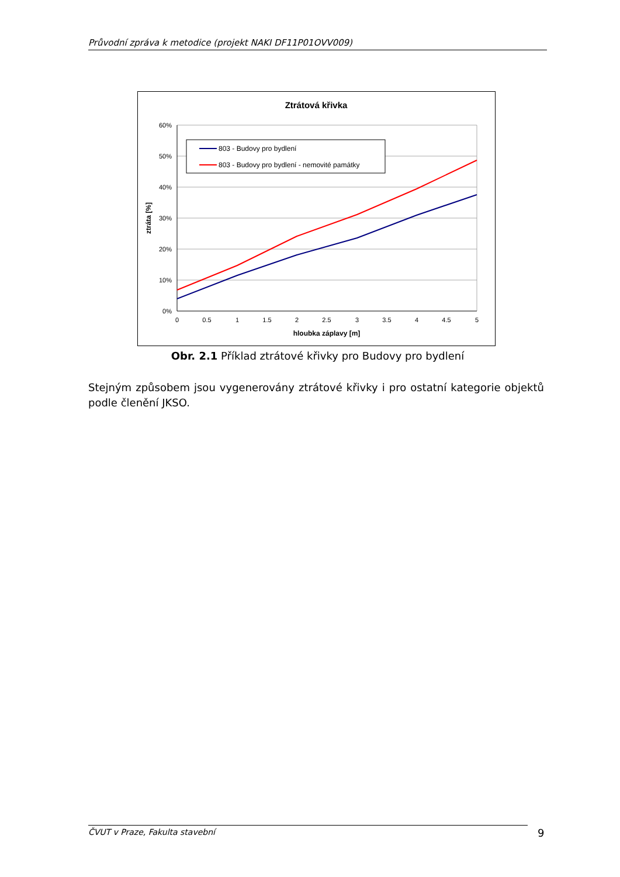Průvodní zpráva k metodice (projekt NAKI DF11P01OVV009)
Ztrátová křivka
60%
50%
40%
30%
20%
10%
0%
0
0.5
1
1.5
2
2.5
3
3.5
4
4.5
5
hloubka záplavy [m]
ztráta [%]
803 - Budovy pro bydlení
803 - Budovy pro bydlení - nemovité památky
Obr. 2.1 Příklad ztrátové křivky pro Budovy pro bydlení
Stejným způsobem jsou vygenerovány ztrátové křivky i pro ostatní kategorie objektů podle členění JKSO.
ČVUT v Praze, Fakulta stavební 9